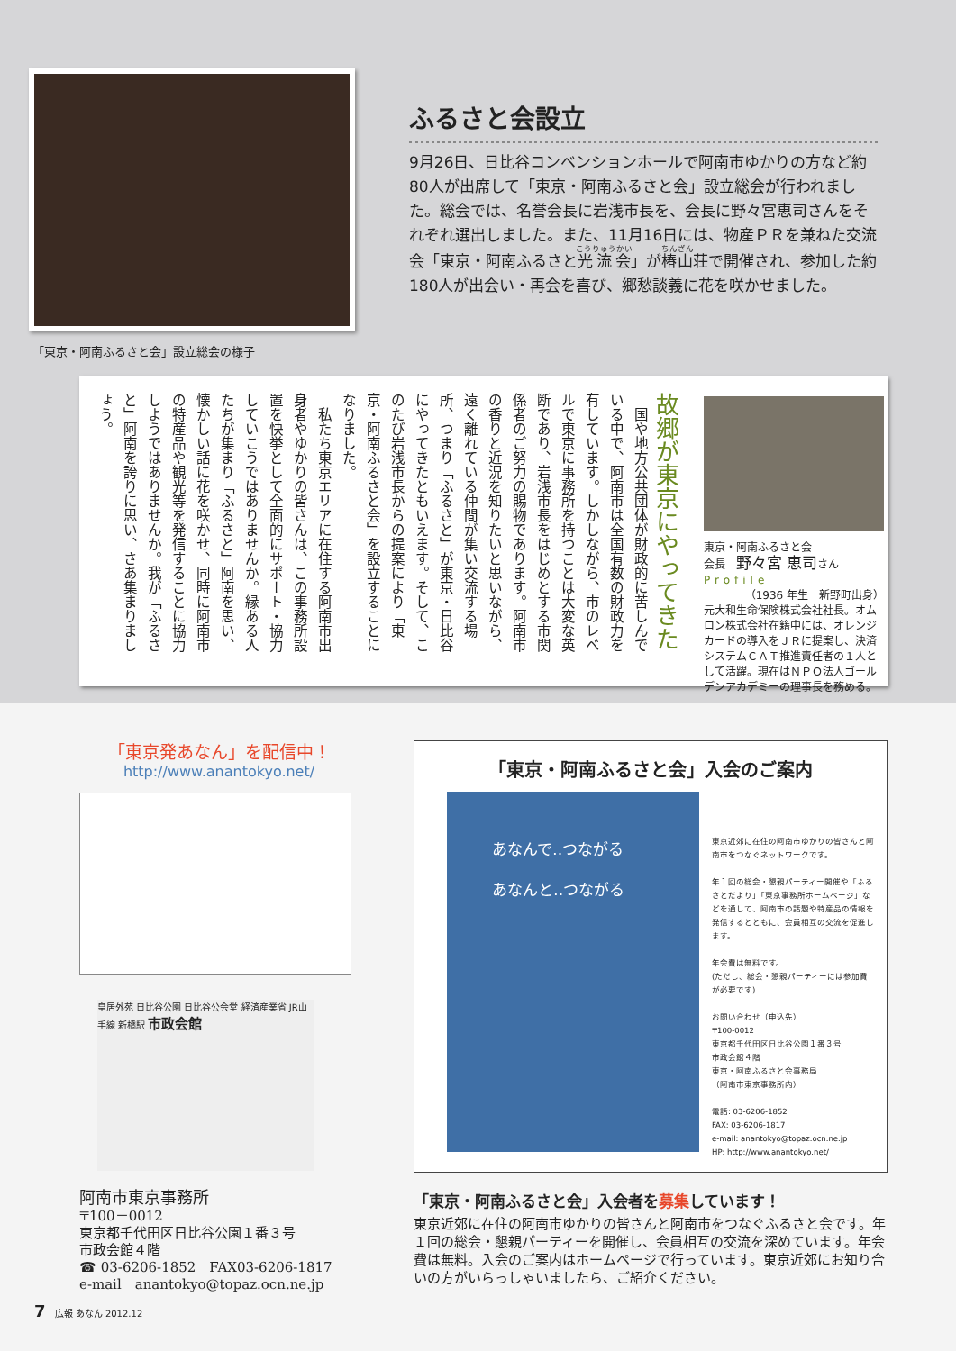「東京・阿南ふるさと会」設立総会の様子
ふるさと会設立
9月26日、日比谷コンベンションホールで阿南市ゆかりの方など約80人が出席して「東京・阿南ふるさと会」設立総会が行われました。総会では、名誉会長に岩浅市長を、会長に野々宮恵司さんをそれぞれ選出しました。また、11月16日には、物産ＰＲを兼ねた交流会「東京・阿南ふるさと光流会」が椿山荘で開催され、参加した約180人が出会い・再会を喜び、郷愁談義に花を咲かせました。
東京・阿南ふるさと会
会長　野々宮 恵司さん
Profile
（1936 年生　新野町出身）
元大和生命保険株式会社社長。オムロン株式会社在籍中には、オレンジカードの導入をＪＲに提案し、決済システムＣＡＴ推進責任者の１人として活躍。現在はＮＰＯ法人ゴールデンアカデミーの理事長を務める。
故郷が東京にやってきた
　国や地方公共団体が財政的に苦しんでいる中で、阿南市は全国有数の財政力を有しています。しかしながら、市のレベルで東京に事務所を持つことは大変な英断であり、岩浅市長をはじめとする市関係者のご努力の賜物であります。阿南市の香りと近況を知りたいと思いながら、遠く離れている仲間が集い交流する場所、つまり「ふるさと」が東京・日比谷にやってきたともいえます。そして、このたび岩浅市長からの提案により「東京・阿南ふるさと会」を設立することになりました。
　私たち東京エリアに在住する阿南市出身者やゆかりの皆さんは、この事務所設置を快挙として全面的にサポート・協力していこうではありませんか。縁ある人たちが集まり「ふるさと」阿南を思い、懐かしい話に花を咲かせ、同時に阿南市の特産品や観光等を発信することに協力しようではありませんか。我が「ふるさと」阿南を誇りに思い、さあ集まりましょう。
「東京発あなん」を配信中！
http://www.anantokyo.net/
皇居外苑 日比谷公園 日比谷公会堂 経済産業省 JR山手線 新橋駅 市政会館
阿南市東京事務所
〒100－0012
東京都千代田区日比谷公園１番３号
市政会館４階
☎ 03-6206-1852　FAX03-6206-1817
e-mail　anantokyo@topaz.ocn.ne.jp
「東京・阿南ふるさと会」入会のご案内
あなんで‥つながる
あなんと‥つながる
東京近郊に在住の阿南市ゆかりの皆さんと阿南市をつなぐネットワークです。
年１回の総会・懇親パーティー開催や「ふるさとだより」「東京事務所ホームページ」などを通して、阿南市の話題や特産品の情報を発信するとともに、会員相互の交流を促進します。
年会費は無料です。
(ただし、総会・懇親パーティーには参加費が必要です)
お問い合わせ（申込先）
〒100-0012
東京都千代田区日比谷公園１番３号
市政会館４階
東京・阿南ふるさと会事務局
（阿南市東京事務所内）
電話: 03-6206-1852
FAX: 03-6206-1817
e-mail: anantokyo@topaz.ocn.ne.jp
HP: http://www.anantokyo.net/
「東京・阿南ふるさと会」入会者を募集しています！
東京近郊に在住の阿南市ゆかりの皆さんと阿南市をつなぐふるさと会です。年１回の総会・懇親パーティーを開催し、会員相互の交流を深めています。年会費は無料。入会のご案内はホームページで行っています。東京近郊にお知り合いの方がいらっしゃいましたら、ご紹介ください。
7 広報 あなん 2012.12